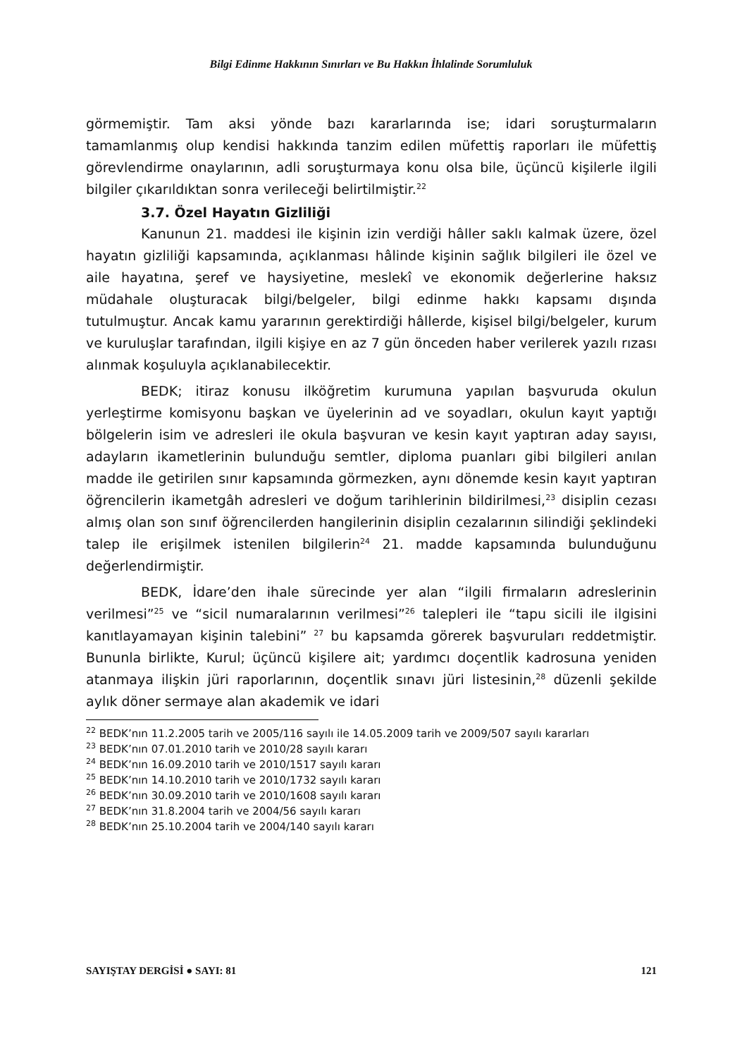Bilgi Edinme Hakkının Sınırları ve Bu Hakkın İhlalinde Sorumluluk
görmemiştir. Tam aksi yönde bazı kararlarında ise; idari soruşturmaların tamamlanmış olup kendisi hakkında tanzim edilen müfettiş raporları ile müfettiş görevlendirme onaylarının, adli soruşturmaya konu olsa bile, üçüncü kişilerle ilgili bilgiler çıkarıldıktan sonra verileceği belirtilmiştir.<sup>22</sup>
3.7. Özel Hayatın Gizliliği
Kanunun 21. maddesi ile kişinin izin verdiği hâller saklı kalmak üzere, özel hayatın gizliliği kapsamında, açıklanması hâlinde kişinin sağlık bilgileri ile özel ve aile hayatına, şeref ve haysiyetine, meslekî ve ekonomik değerlerine haksız müdahale oluşturacak bilgi/belgeler, bilgi edinme hakkı kapsamı dışında tutulmuştur. Ancak kamu yararının gerektirdiği hâllerde, kişisel bilgi/belgeler, kurum ve kuruluşlar tarafından, ilgili kişiye en az 7 gün önceden haber verilerek yazılı rızası alınmak koşuluyla açıklanabilecektir.
BEDK; itiraz konusu ilköğretim kurumuna yapılan başvuruda okulun yerleştirme komisyonu başkan ve üyelerinin ad ve soyadları, okulun kayıt yaptığı bölgelerin isim ve adresleri ile okula başvuran ve kesin kayıt yaptıran aday sayısı, adayların ikametlerinin bulunduğu semtler, diploma puanları gibi bilgileri anılan madde ile getirilen sınır kapsamında görmezken, aynı dönemde kesin kayıt yaptıran öğrencilerin ikametgâh adresleri ve doğum tarihlerinin bildirilmesi,<sup>23</sup> disiplin cezası almış olan son sınıf öğrencilerden hangilerinin disiplin cezalarının silindiği şeklindeki talep ile erişilmek istenilen bilgilerin<sup>24</sup> 21. madde kapsamında bulunduğunu değerlendirmiştir.
BEDK, İdare’den ihale sürecinde yer alan “ilgili firmaların adreslerinin verilmesi”<sup>25</sup> ve “sicil numaralarının verilmesi”<sup>26</sup> talepleri ile “tapu sicili ile ilgisini kanıtlayamayan kişinin talebini” <sup>27</sup> bu kapsamda görerek başvuruları reddetmiştir. Bununla birlikte, Kurul; üçüncü kişilere ait; yardımcı doçentlik kadrosuna yeniden atanmaya ilişkin jüri raporlarının, doçentlik sınavı jüri listesinin,<sup>28</sup> düzenli şekilde aylık döner sermaye alan akademik ve idari
<sup>22</sup> BEDK’nın 11.2.2005 tarih ve 2005/116 sayılı ile 14.05.2009 tarih ve 2009/507 sayılı kararları
<sup>23</sup> BEDK’nın 07.01.2010 tarih ve 2010/28 sayılı kararı
<sup>24</sup> BEDK’nın 16.09.2010 tarih ve 2010/1517 sayılı kararı
<sup>25</sup> BEDK’nın 14.10.2010 tarih ve 2010/1732 sayılı kararı
<sup>26</sup> BEDK’nın 30.09.2010 tarih ve 2010/1608 sayılı kararı
<sup>27</sup> BEDK’nın 31.8.2004 tarih ve 2004/56 sayılı kararı
<sup>28</sup> BEDK’nın 25.10.2004 tarih ve 2004/140 sayılı kararı
SAYIŞTAY DERGİSİ ● SAYI: 81 121